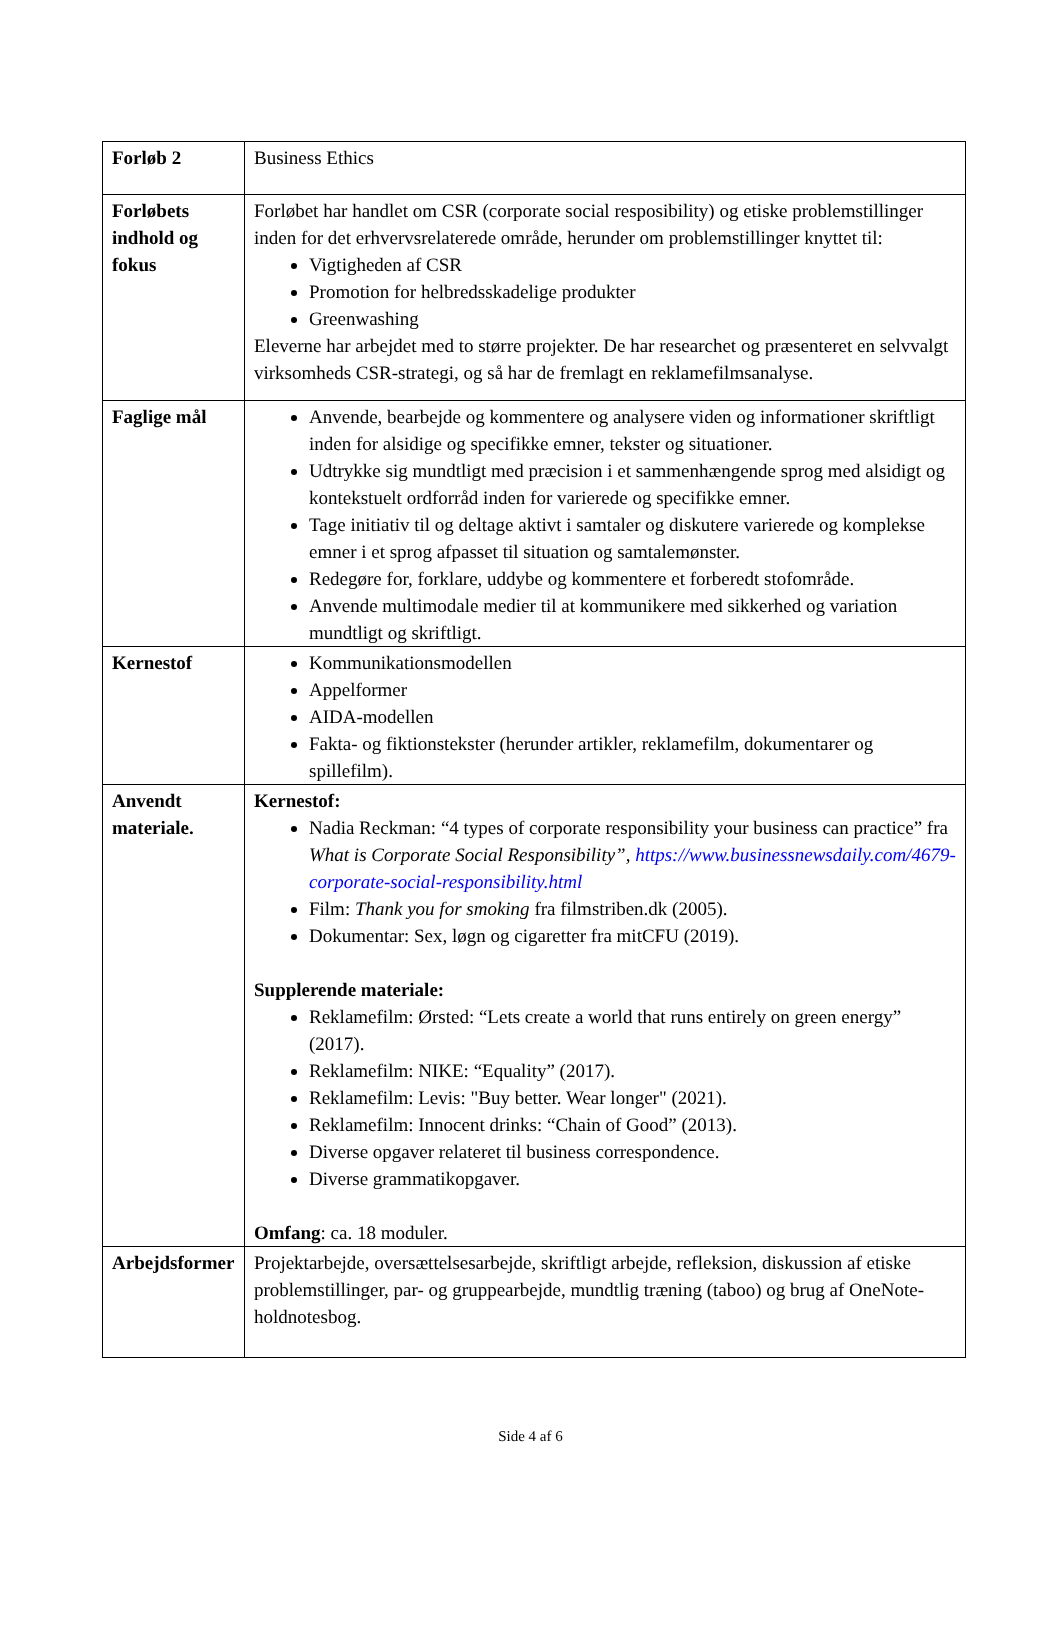| Forløb 2 | Business Ethics |
| Forløbets indhold og fokus | Forløbet har handlet om CSR (corporate social resposibility) og etiske problemstillinger inden for det erhvervsrelaterede område, herunder om problemstillinger knyttet til: Vigtigheden af CSR Promotion for helbredsskadelige produkter Greenwashing Eleverne har arbejdet med to større projekter. De har researchet og præsenteret en selvvalgt virksomheds CSR-strategi, og så har de fremlagt en reklamefilmsanalyse. |
| Faglige mål | Anvende, bearbejde og kommentere og analysere viden og informationer skriftligt inden for alsidige og specifikke emner, tekster og situationer. Udtrykke sig mundtligt med præcision i et sammenhængende sprog med alsidigt og kontekstuelt ordforråd inden for varierede og specifikke emner. Tage initiativ til og deltage aktivt i samtaler og diskutere varierede og komplekse emner i et sprog afpasset til situation og samtalemønster. Redegøre for, forklare, uddybe og kommentere et forberedt stofområde. Anvende multimodale medier til at kommunikere med sikkerhed og variation mundtligt og skriftligt. |
| Kernestof | Kommunikationsmodellen Appelformer AIDA-modellen Fakta- og fiktionstekster (herunder artikler, reklamefilm, dokumentarer og spillefilm). |
| Anvendt materiale. | Kernestof: Nadia Reckman: “4 types of corporate responsibility your business can practice” fra What is Corporate Social Responsibility”, https://www.businessnewsdaily.com/4679-corporate-social-responsibility.html Film: Thank you for smoking fra filmstriben.dk (2005). Dokumentar: Sex, løgn og cigaretter fra mitCFU (2019). Supplerende materiale: Reklamefilm: Ørsted: “Lets create a world that runs entirely on green energy” (2017). Reklamefilm: NIKE: “Equality” (2017). Reklamefilm: Levis: "Buy better. Wear longer" (2021). Reklamefilm: Innocent drinks: “Chain of Good” (2013). Diverse opgaver relateret til business correspondence. Diverse grammatikopgaver. Omfang : ca. 18 moduler. |
| Arbejdsformer | Projektarbejde, oversættelsesarbejde, skriftligt arbejde, refleksion, diskussion af etiske problemstillinger, par- og gruppearbejde, mundtlig træning (taboo) og brug af OneNote-holdnotesbog. |
Side 4 af 6